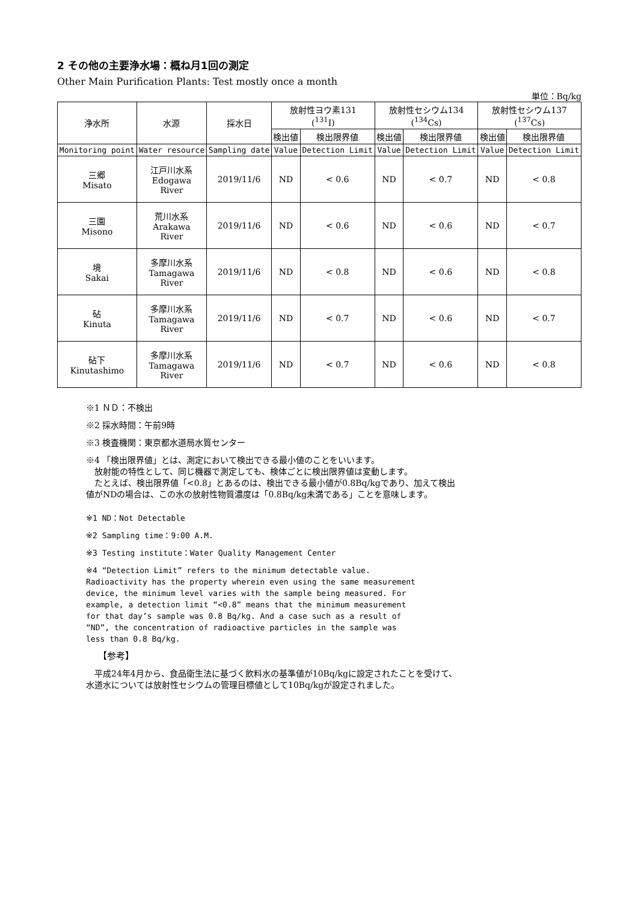2 その他の主要浄水場：概ね月1回の測定
Other Main Purification Plants: Test mostly once a month
単位：Bq/kg
| 浄水所 | 水源 | 採水日 | 放射性ヨウ素131 (<sup>131</sup>I) | | 放射性セシウム134 (<sup>134</sup>Cs) | | 放射性セシウム137 (<sup>137</sup>Cs) | |
| --- | --- | --- | --- | --- | --- | --- | --- | --- |
| | | | 検出値 | 検出限界値 | 検出値 | 検出限界値 | 検出値 | 検出限界値 |
| Monitoring point | Water resource | Sampling date | Value | Detection Limit | Value | Detection Limit | Value | Detection Limit |
| 三郷 Misato | 江戸川水系 Edogawa River | 2019/11/6 | ND | < 0.6 | ND | < 0.7 | ND | < 0.8 |
| 三園 Misono | 荒川水系 Arakawa River | 2019/11/6 | ND | < 0.6 | ND | < 0.6 | ND | < 0.7 |
| 境 Sakai | 多摩川水系 Tamagawa River | 2019/11/6 | ND | < 0.8 | ND | < 0.6 | ND | < 0.8 |
| 砧 Kinuta | 多摩川水系 Tamagawa River | 2019/11/6 | ND | < 0.7 | ND | < 0.6 | ND | < 0.7 |
| 砧下 Kinutashimo | 多摩川水系 Tamagawa River | 2019/11/6 | ND | < 0.7 | ND | < 0.6 | ND | < 0.8 |
※1 ＮＤ：不検出
※2 採水時間：午前9時
※3 検査機関：東京都水道局水質センター
※4 「検出限界値」とは、測定において検出できる最小値のことをいいます。
　放射能の特性として、同じ機器で測定しても、検体ごとに検出限界値は変動します。
　たとえば、検出限界値「<0.8」とあるのは、検出できる最小値が0.8Bq/kgであり、加えて検出
値がNDの場合は、この水の放射性物質濃度は「0.8Bq/kg未満である」ことを意味します。
※1 ND：Not Detectable
※2 Sampling time：9:00 A.M.
※3 Testing institute：Water Quality Management Center
※4 “Detection Limit” refers to the minimum detectable value.
Radioactivity has the property wherein even using the same measurement
device, the minimum level varies with the sample being measured. For
example, a detection limit “<0.8” means that the minimum measurement
for that day’s sample was 0.8 Bq/kg. And a case such as a result of
“ND”, the concentration of radioactive particles in the sample was
less than 0.8 Bq/kg.
【参考】
　平成24年4月から、食品衛生法に基づく飲料水の基準値が10Bq/kgに設定されたことを受けて、
水道水については放射性セシウムの管理目標値として10Bq/kgが設定されました。